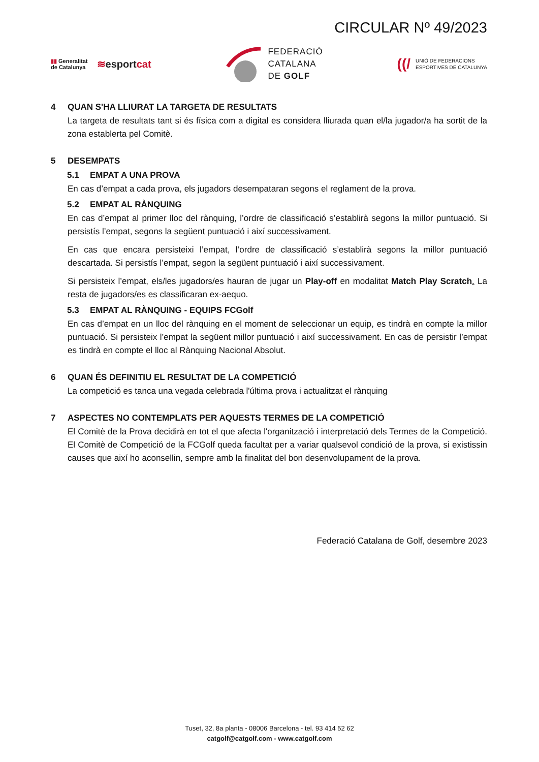CIRCULAR Nº 49/2023
▮▮ Generalitat
de Catalunya
≋esportcat
FEDERACIÓ
CATALANA
DE GOLF
((/
UNIÓ DE FEDERACIONS
ESPORTIVES DE CATALUNYA
4 QUAN S'HA LLIURAT LA TARGETA DE RESULTATS
La targeta de resultats tant si és física com a digital es considera lliurada quan el/la jugador/a ha sortit de la zona establerta pel Comitè.
5 DESEMPATS
5.1 EMPAT A UNA PROVA
En cas d’empat a cada prova, els jugadors desempataran segons el reglament de la prova.
5.2 EMPAT AL RÀNQUING
En cas d’empat al primer lloc del rànquing, l’ordre de classificació s’establirà segons la millor puntuació. Si persistís l’empat, segons la següent puntuació i així successivament.
En cas que encara persisteixi l’empat, l’ordre de classificació s’establirà segons la millor puntuació descartada. Si persistís l’empat, segon la següent puntuació i així successivament.
Si persisteix l’empat, els/les jugadors/es hauran de jugar un Play-off en modalitat Match Play Scratch. La resta de jugadors/es es classificaran ex-aequo.
5.3 EMPAT AL RÀNQUING - EQUIPS FCGolf
En cas d’empat en un lloc del rànquing en el moment de seleccionar un equip, es tindrà en compte la millor puntuació. Si persisteix l’empat la següent millor puntuació i així successivament. En cas de persistir l’empat es tindrà en compte el lloc al Rànquing Nacional Absolut.
6 QUAN ÉS DEFINITIU EL RESULTAT DE LA COMPETICIÓ
La competició es tanca una vegada celebrada l'última prova i actualitzat el rànquing
7 ASPECTES NO CONTEMPLATS PER AQUESTS TERMES DE LA COMPETICIÓ
El Comitè de la Prova decidirà en tot el que afecta l'organització i interpretació dels Termes de la Competició. El Comitè de Competició de la FCGolf queda facultat per a variar qualsevol condició de la prova, si existissin causes que així ho aconsellin, sempre amb la finalitat del bon desenvolupament de la prova.
Federació Catalana de Golf, desembre 2023
Tuset, 32, 8a planta - 08006 Barcelona - tel. 93 414 52 62
catgolf@catgolf.com - www.catgolf.com